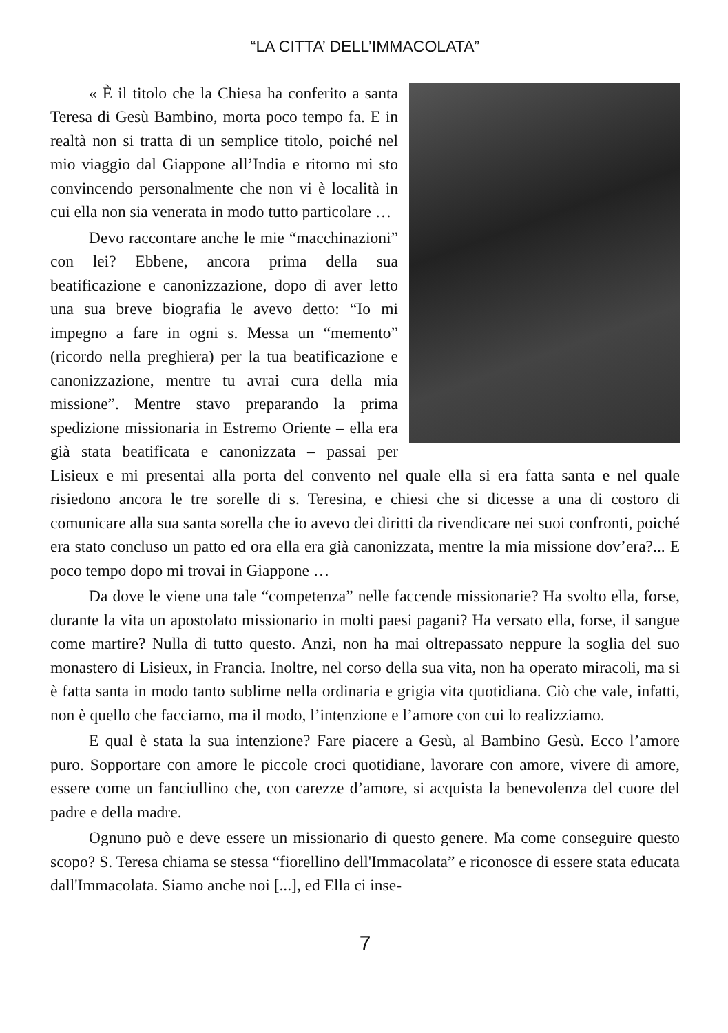“LA CITTA’ DELL’IMMACOLATA”
« È il titolo che la Chiesa ha conferito a santa Teresa di Gesù Bambino, morta poco tempo fa. E in realtà non si tratta di un semplice titolo, poiché nel mio viaggio dal Giappone all’India e ritorno mi sto convincendo personalmente che non vi è località in cui ella non sia venerata in modo tutto particolare …
Devo raccontare anche le mie “macchinazioni” con lei? Ebbene, ancora prima della sua beatificazione e canonizzazione, dopo di aver letto una sua breve biografia le avevo detto: “Io mi impegno a fare in ogni s. Messa un “memento” (ricordo nella preghiera) per la tua beatificazione e canonizzazione, mentre tu avrai cura della mia missione”. Mentre stavo preparando la prima spedizione missionaria in Estremo Oriente – ella era già stata beatificata e canonizzata – passai per Lisieux e mi presentai alla porta del convento nel quale ella si era fatta santa e nel quale risiedono ancora le tre sorelle di s. Teresina, e chiesi che si dicesse a una di costoro di comunicare alla sua santa sorella che io avevo dei diritti da rivendicare nei suoi confronti, poiché era stato concluso un patto ed ora ella era già canonizzata, mentre la mia missione dov’era?... E poco tempo dopo mi trovai in Giappone …
Da dove le viene una tale “competenza” nelle faccende missionarie? Ha svolto ella, forse, durante la vita un apostolato missionario in molti paesi pagani? Ha versato ella, forse, il sangue come martire? Nulla di tutto questo. Anzi, non ha mai oltrepassato neppure la soglia del suo monastero di Lisieux, in Francia. Inoltre, nel corso della sua vita, non ha operato miracoli, ma si è fatta santa in modo tanto sublime nella ordinaria e grigia vita quotidiana. Ciò che vale, infatti, non è quello che facciamo, ma il modo, l’intenzione e l’amore con cui lo realizziamo.
E qual è stata la sua intenzione? Fare piacere a Gesù, al Bambino Gesù. Ecco l’amore puro. Sopportare con amore le piccole croci quotidiane, lavorare con amore, vivere di amore, essere come un fanciullino che, con carezze d’amore, si acquista la benevolenza del cuore del padre e della madre.
Ognuno può e deve essere un missionario di questo genere. Ma come conseguire questo scopo? S. Teresa chiama se stessa “fiorellino dell'Immacolata” e riconosce di essere stata educata dall'Immacolata. Siamo anche noi [...], ed Ella ci inse-
7